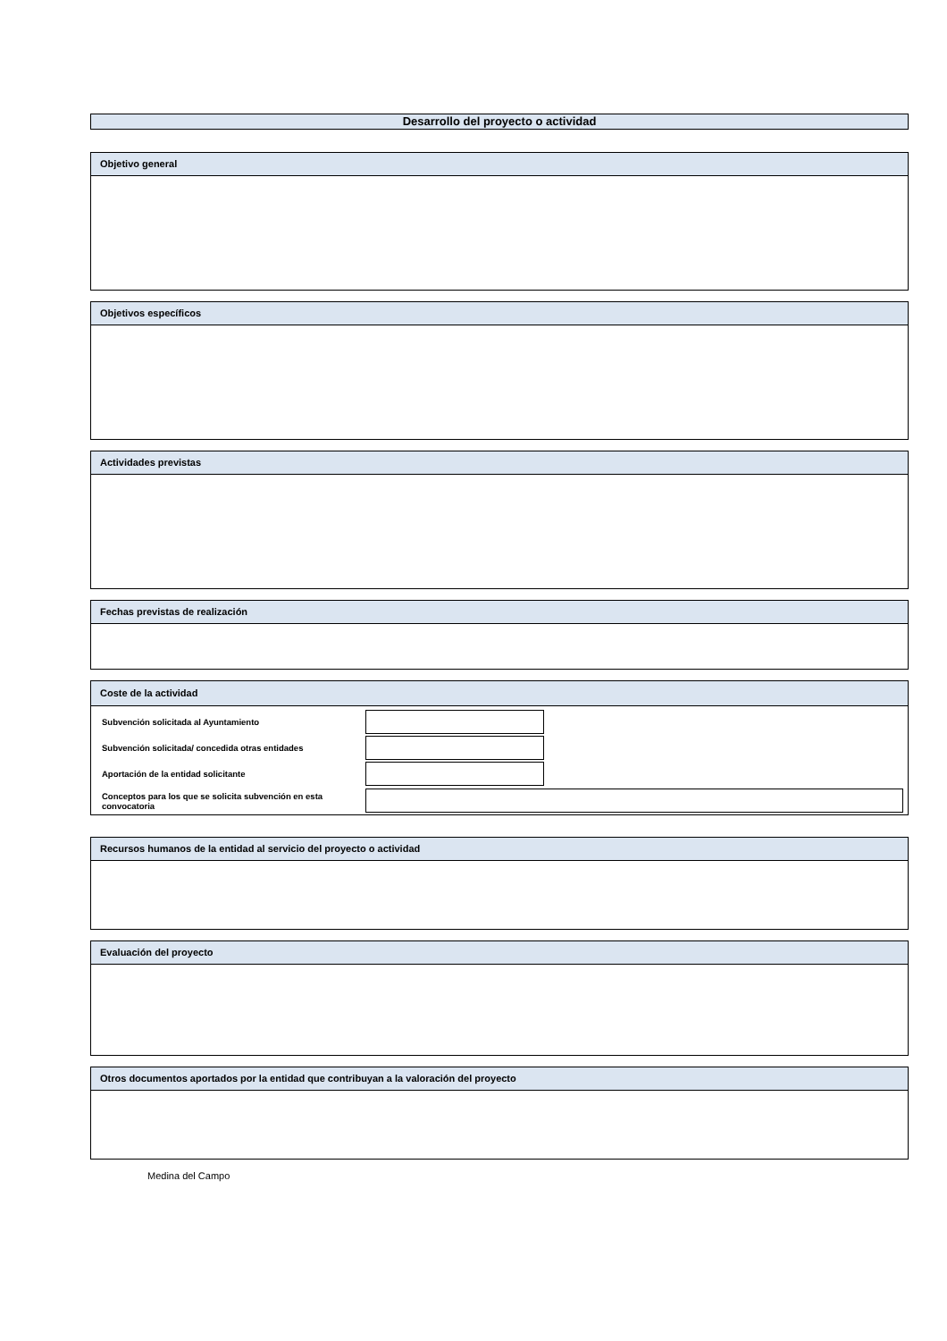Desarrollo del proyecto o actividad
Objetivo general
Objetivos específicos
Actividades previstas
Fechas previstas de realización
Coste de la actividad
Subvención solicitada al Ayuntamiento
Subvención solicitada/ concedida otras entidades
Aportación de la entidad solicitante
Conceptos para los que se solicita subvención en esta convocatoria
Recursos humanos de la entidad al servicio del proyecto o actividad
Evaluación del proyecto
Otros documentos aportados por la entidad que contribuyan a la valoración del proyecto
Medina del Campo